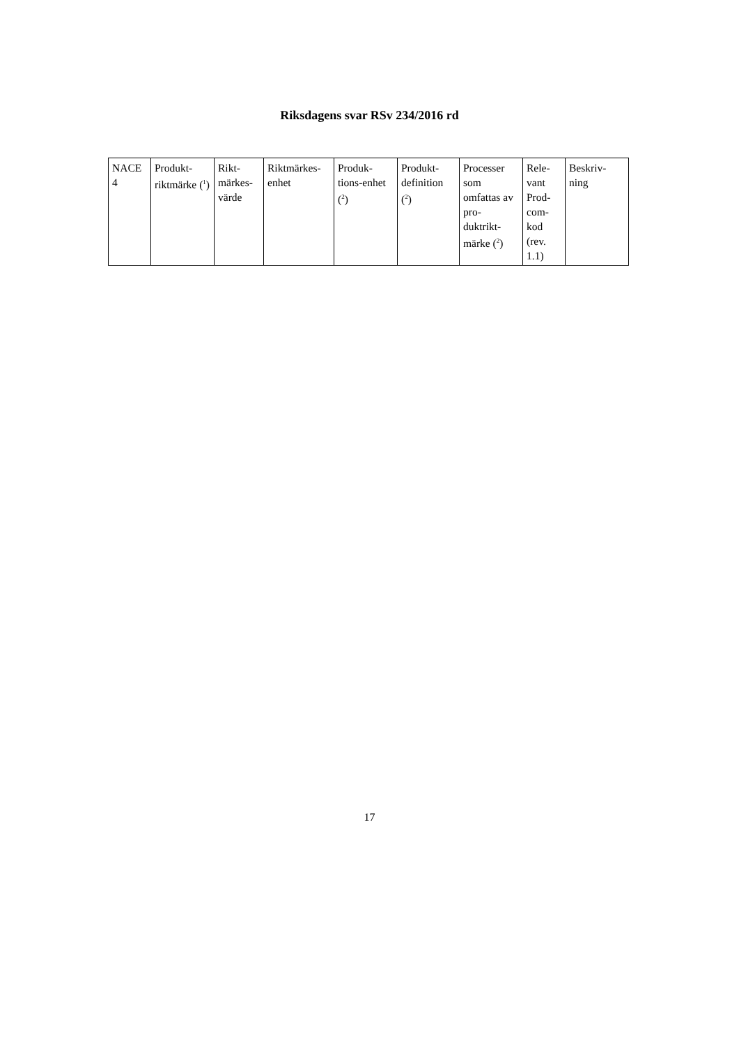Riksdagens svar RSv 234/2016 rd
| NACE 4 | Produkt-riktmärke (<sup>1</sup>) | Rikt-märkes-värde | Riktmärkes-enhet | Produk-tions-enhet (<sup>2</sup>) | Produkt-definition (<sup>2</sup>) | Processer som omfattas av pro-duktrikt-märke (<sup>2</sup>) | Rele-vant Prod-com-kod (rev. 1.1) | Beskriv-ning |
17